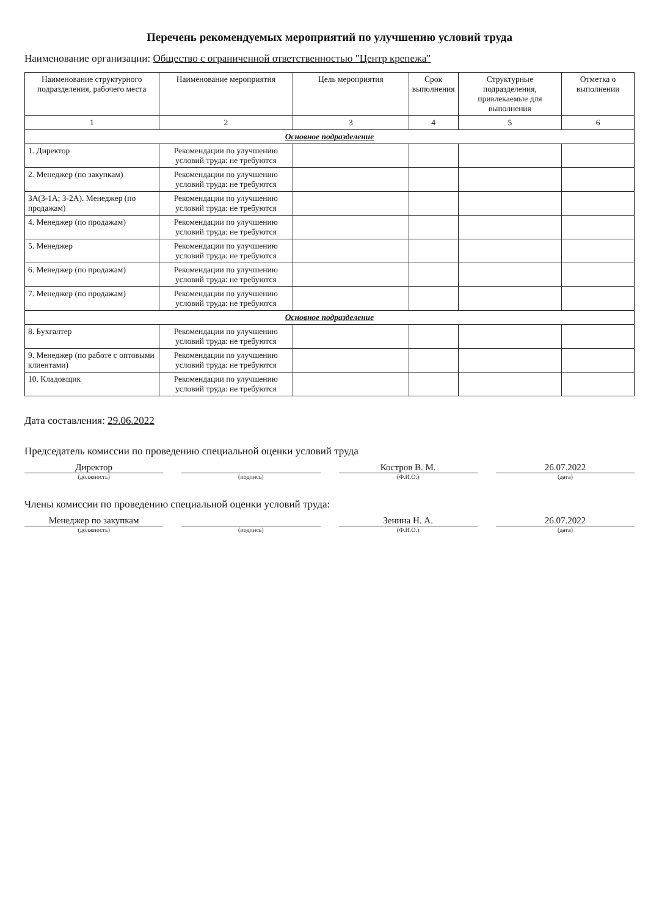Перечень рекомендуемых мероприятий по улучшению условий труда
Наименование организации: Общество с ограниченной ответственностью "Центр крепежа"
| Наименование структурного подразделения, рабочего места | Наименование мероприятия | Цель мероприятия | Срок выполнения | Структурные подразделения, привлекаемые для выполнения | Отметка о выполнении |
| --- | --- | --- | --- | --- | --- |
| 1 | 2 | 3 | 4 | 5 | 6 |
| Основное подразделение | | | | | |
| 1. Директор | Рекомендации по улучшению условий труда: не требуются | | | | |
| 2. Менеджер (по закупкам) | Рекомендации по улучшению условий труда: не требуются | | | | |
| 3А(3-1А; 3-2А). Менеджер (по продажам) | Рекомендации по улучшению условий труда: не требуются | | | | |
| 4. Менеджер (по продажам) | Рекомендации по улучшению условий труда: не требуются | | | | |
| 5. Менеджер | Рекомендации по улучшению условий труда: не требуются | | | | |
| 6. Менеджер (по продажам) | Рекомендации по улучшению условий труда: не требуются | | | | |
| 7. Менеджер (по продажам) | Рекомендации по улучшению условий труда: не требуются | | | | |
| Основное подразделение | | | | | |
| 8. Бухгалтер | Рекомендации по улучшению условий труда: не требуются | | | | |
| 9. Менеджер (по работе с оптовыми клиентами) | Рекомендации по улучшению условий труда: не требуются | | | | |
| 10. Кладовщик | Рекомендации по улучшению условий труда: не требуются | | | | |
Дата составления: 29.06.2022
Председатель комиссии по проведению специальной оценки условий труда
Директор Костров В. М. 26.07.2022
(должность) (подпись) (Ф.И.О.) (дата)
Члены комиссии по проведению специальной оценки условий труда:
Менеджер по закупкам Зенина Н. А. 26.07.2022
(должность) (подпись) (Ф.И.О.) (дата)